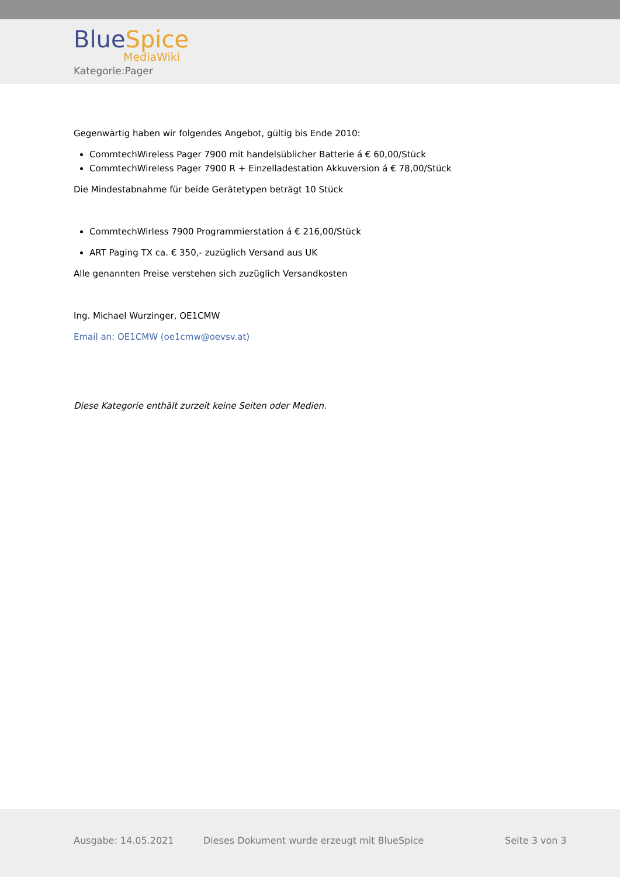Blue Spice
MediaWiki
Kategorie:Pager
Gegenwärtig haben wir folgendes Angebot, gültig bis Ende 2010:
CommtechWireless Pager 7900 mit handelsüblicher Batterie á € 60,00/Stück
CommtechWireless Pager 7900 R + Einzelladestation Akkuversion á € 78,00/Stück
Die Mindestabnahme für beide Gerätetypen beträgt 10 Stück
CommtechWirless 7900 Programmierstation á € 216,00/Stück
ART Paging TX ca. € 350,- zuzüglich Versand aus UK
Alle genannten Preise verstehen sich zuzüglich Versandkosten
Ing. Michael Wurzinger, OE1CMW
Email an: OE1CMW (oe1cmw@oevsv.at)
Diese Kategorie enthält zurzeit keine Seiten oder Medien.
Ausgabe: 14.05.2021
Dieses Dokument wurde erzeugt mit BlueSpice
Seite 3 von 3